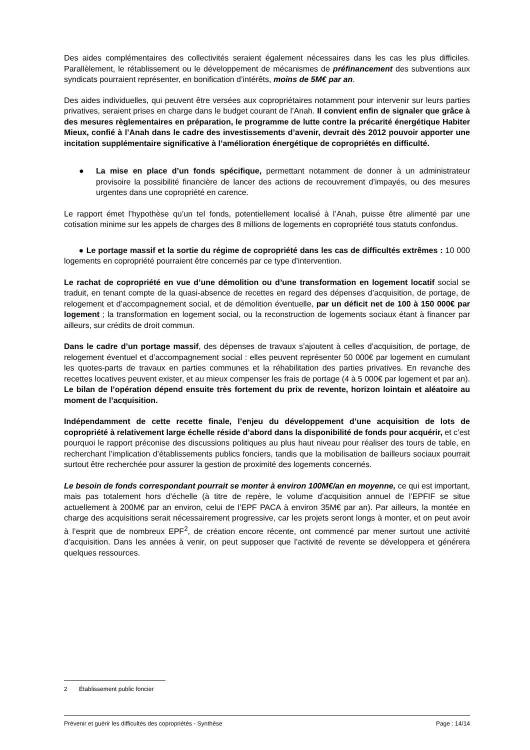Des aides complémentaires des collectivités seraient également nécessaires dans les cas les plus difficiles. Parallèlement, le rétablissement ou le développement de mécanismes de préfinancement des subventions aux syndicats pourraient représenter, en bonification d’intérêts, moins de 5M€ par an.
Des aides individuelles, qui peuvent être versées aux copropriétaires notamment pour intervenir sur leurs parties privatives, seraient prises en charge dans le budget courant de l’Anah. Il convient enfin de signaler que grâce à des mesures règlementaires en préparation, le programme de lutte contre la précarité énergétique Habiter Mieux, confié à l’Anah dans le cadre des investissements d’avenir, devrait dès 2012 pouvoir apporter une incitation supplémentaire significative à l’amélioration énergétique de copropriétés en difficulté.
● La mise en place d’un fonds spécifique, permettant notamment de donner à un administrateur provisoire la possibilité financière de lancer des actions de recouvrement d’impayés, ou des mesures urgentes dans une copropriété en carence.
Le rapport émet l’hypothèse qu’un tel fonds, potentiellement localisé à l’Anah, puisse être alimenté par une cotisation minime sur les appels de charges des 8 millions de logements en copropriété tous statuts confondus.
● Le portage massif et la sortie du régime de copropriété dans les cas de difficultés extrêmes : 10 000 logements en copropriété pourraient être concernés par ce type d’intervention.
Le rachat de copropriété en vue d’une démolition ou d’une transformation en logement locatif social se traduit, en tenant compte de la quasi-absence de recettes en regard des dépenses d’acquisition, de portage, de relogement et d’accompagnement social, et de démolition éventuelle, par un déficit net de 100 à 150 000€ par logement ; la transformation en logement social, ou la reconstruction de logements sociaux étant à financer par ailleurs, sur crédits de droit commun.
Dans le cadre d’un portage massif, des dépenses de travaux s’ajoutent à celles d’acquisition, de portage, de relogement éventuel et d’accompagnement social : elles peuvent représenter 50 000€ par logement en cumulant les quotes-parts de travaux en parties communes et la réhabilitation des parties privatives. En revanche des recettes locatives peuvent exister, et au mieux compenser les frais de portage (4 à 5 000€ par logement et par an). Le bilan de l’opération dépend ensuite très fortement du prix de revente, horizon lointain et aléatoire au moment de l’acquisition.
Indépendamment de cette recette finale, l’enjeu du développement d’une acquisition de lots de copropriété à relativement large échelle réside d’abord dans la disponibilité de fonds pour acquérir, et c’est pourquoi le rapport préconise des discussions politiques au plus haut niveau pour réaliser des tours de table, en recherchant l’implication d’établissements publics fonciers, tandis que la mobilisation de bailleurs sociaux pourrait surtout être recherchée pour assurer la gestion de proximité des logements concernés.
Le besoin de fonds correspondant pourrait se monter à environ 100M€/an en moyenne, ce qui est important, mais pas totalement hors d’échelle (à titre de repère, le volume d’acquisition annuel de l’EPFIF se situe actuellement à 200M€ par an environ, celui de l’EPF PACA à environ 35M€ par an). Par ailleurs, la montée en charge des acquisitions serait nécessairement progressive, car les projets seront longs à monter, et on peut avoir à l’esprit que de nombreux EPF<sup>2</sup>, de création encore récente, ont commencé par mener surtout une activité d’acquisition. Dans les années à venir, on peut supposer que l’activité de revente se développera et générera quelques ressources.
2 Établissement public foncier
Prévenir et guérir les difficultés des copropriétés - Synthèse Page : 14/14